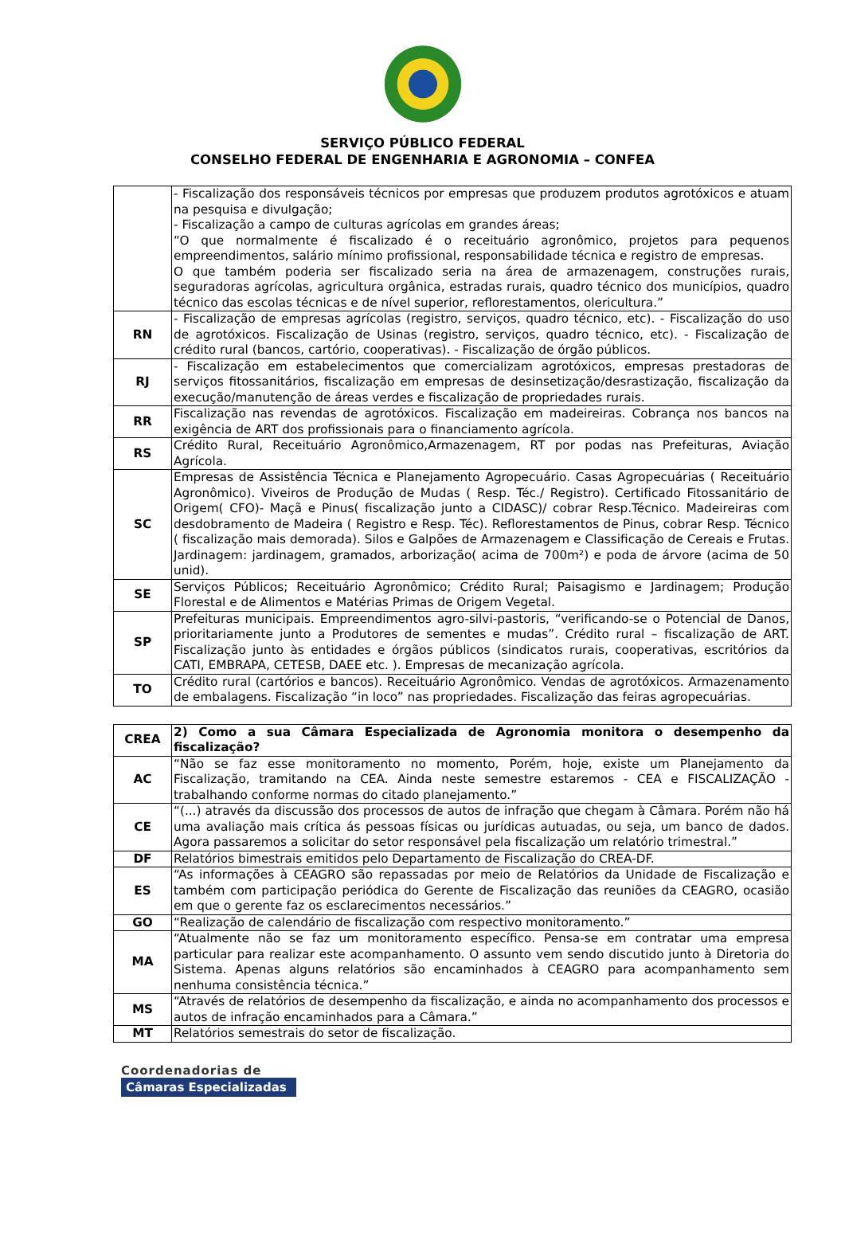SERVIÇO PÚBLICO FEDERAL
CONSELHO FEDERAL DE ENGENHARIA E AGRONOMIA – CONFEA
| | - Fiscalização dos responsáveis técnicos por empresas que produzem produtos agrotóxicos e atuam na pesquisa e divulgação; - Fiscalização a campo de culturas agrícolas em grandes áreas; “O que normalmente é fiscalizado é o receituário agronômico, projetos para pequenos empreendimentos, salário mínimo profissional, responsabilidade técnica e registro de empresas. O que também poderia ser fiscalizado seria na área de armazenagem, construções rurais, seguradoras agrícolas, agricultura orgânica, estradas rurais, quadro técnico dos municípios, quadro técnico das escolas técnicas e de nível superior, reflorestamentos, olericultura.” |
| RN | - Fiscalização de empresas agrícolas (registro, serviços, quadro técnico, etc). - Fiscalização do uso de agrotóxicos. Fiscalização de Usinas (registro, serviços, quadro técnico, etc). - Fiscalização de crédito rural (bancos, cartório, cooperativas). - Fiscalização de órgão públicos. |
| RJ | - Fiscalização em estabelecimentos que comercializam agrotóxicos, empresas prestadoras de serviços fitossanitários, fiscalização em empresas de desinsetização/desrastização, fiscalização da execução/manutenção de áreas verdes e fiscalização de propriedades rurais. |
| RR | Fiscalização nas revendas de agrotóxicos. Fiscalização em madeireiras. Cobrança nos bancos na exigência de ART dos profissionais para o financiamento agrícola. |
| RS | Crédito Rural, Receituário Agronômico,Armazenagem, RT por podas nas Prefeituras, Aviação Agrícola. |
| SC | Empresas de Assistência Técnica e Planejamento Agropecuário. Casas Agropecuárias ( Receituário Agronômico). Viveiros de Produção de Mudas ( Resp. Téc./ Registro). Certificado Fitossanitário de Origem( CFO)- Maçã e Pinus( fiscalização junto a CIDASC)/ cobrar Resp.Técnico. Madeireiras com desdobramento de Madeira ( Registro e Resp. Téc). Reflorestamentos de Pinus, cobrar Resp. Técnico ( fiscalização mais demorada). Silos e Galpões de Armazenagem e Classificação de Cereais e Frutas. Jardinagem: jardinagem, gramados, arborização( acima de 700m²) e poda de árvore (acima de 50 unid). |
| SE | Serviços Públicos; Receituário Agronômico; Crédito Rural; Paisagismo e Jardinagem; Produção Florestal e de Alimentos e Matérias Primas de Origem Vegetal. |
| SP | Prefeituras municipais. Empreendimentos agro-silvi-pastoris, “verificando-se o Potencial de Danos, prioritariamente junto a Produtores de sementes e mudas”. Crédito rural – fiscalização de ART. Fiscalização junto às entidades e órgãos públicos (sindicatos rurais, cooperativas, escritórios da CATI, EMBRAPA, CETESB, DAEE etc. ). Empresas de mecanização agrícola. |
| TO | Crédito rural (cartórios e bancos). Receituário Agronômico. Vendas de agrotóxicos. Armazenamento de embalagens. Fiscalização “in loco” nas propriedades. Fiscalização das feiras agropecuárias. |
| CREA | 2) Como a sua Câmara Especializada de Agronomia monitora o desempenho da fiscalização? |
| --- | --- |
| AC | “Não se faz esse monitoramento no momento, Porém, hoje, existe um Planejamento da Fiscalização, tramitando na CEA. Ainda neste semestre estaremos - CEA e FISCALIZAÇÃO - trabalhando conforme normas do citado planejamento.” |
| CE | “(...) através da discussão dos processos de autos de infração que chegam à Câmara. Porém não há uma avaliação mais crítica ás pessoas físicas ou jurídicas autuadas, ou seja, um banco de dados. Agora passaremos a solicitar do setor responsável pela fiscalização um relatório trimestral.” |
| DF | Relatórios bimestrais emitidos pelo Departamento de Fiscalização do CREA-DF. |
| ES | “As informações à CEAGRO são repassadas por meio de Relatórios da Unidade de Fiscalização e também com participação periódica do Gerente de Fiscalização das reuniões da CEAGRO, ocasião em que o gerente faz os esclarecimentos necessários.” |
| GO | “Realização de calendário de fiscalização com respectivo monitoramento.” |
| MA | “Atualmente não se faz um monitoramento específico. Pensa-se em contratar uma empresa particular para realizar este acompanhamento. O assunto vem sendo discutido junto à Diretoria do Sistema. Apenas alguns relatórios são encaminhados à CEAGRO para acompanhamento sem nenhuma consistência técnica.” |
| MS | “Através de relatórios de desempenho da fiscalização, e ainda no acompanhamento dos processos e autos de infração encaminhados para a Câmara.” |
| MT | Relatórios semestrais do setor de fiscalização. |
Coordenadorias de
Câmaras Especializadas